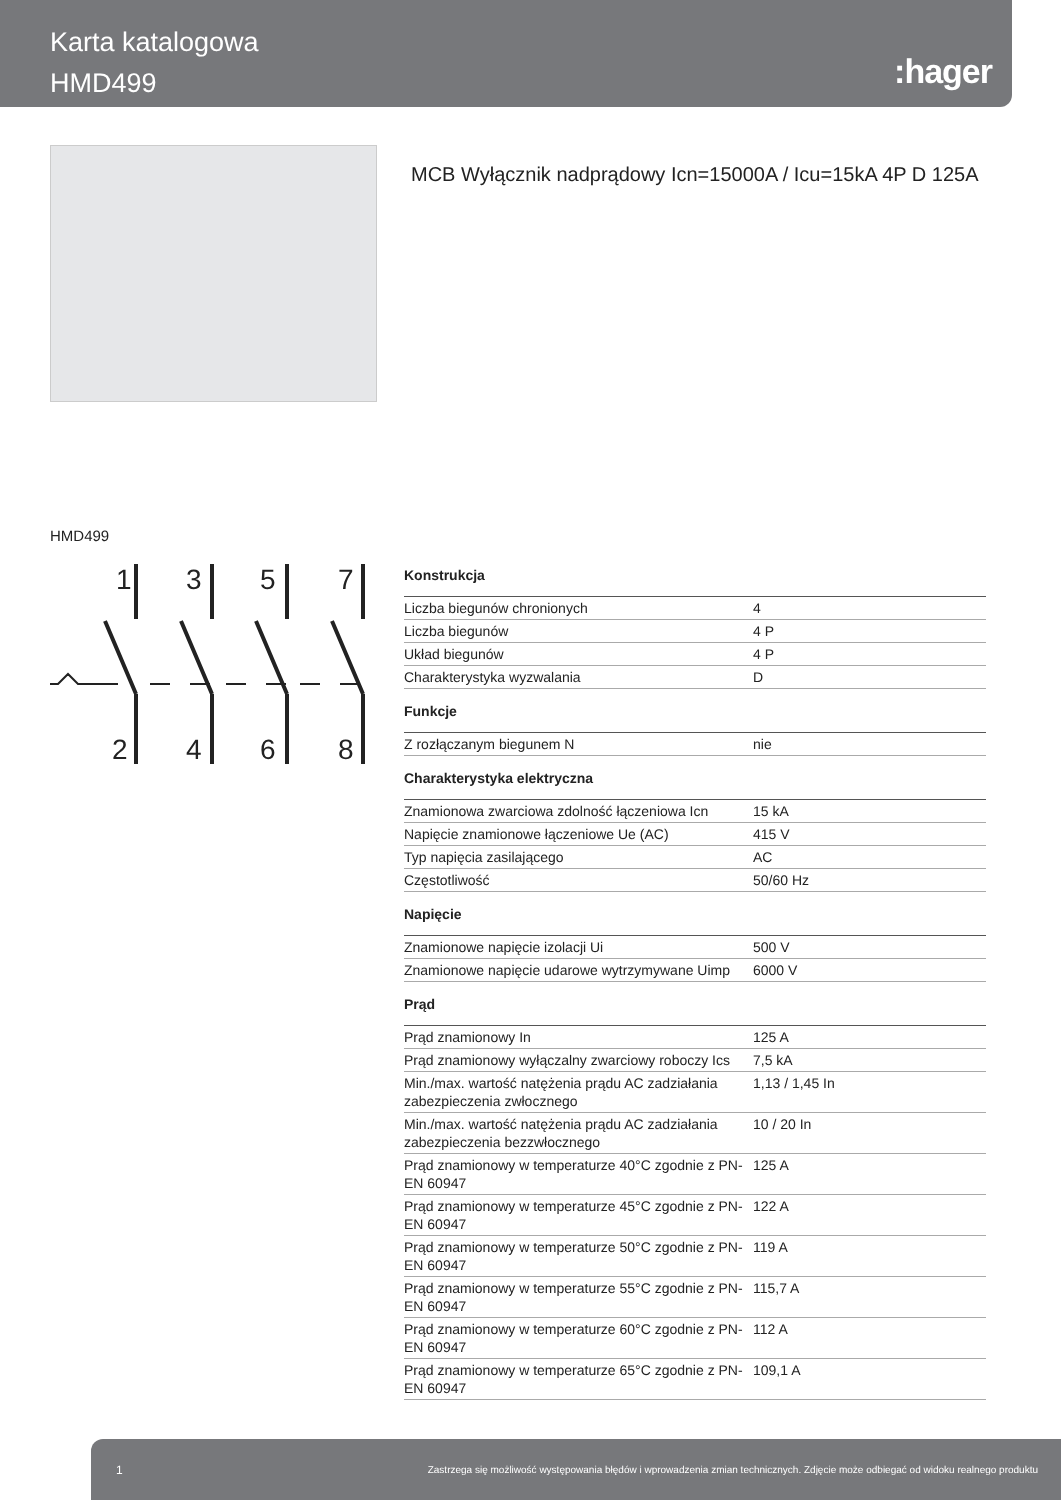Karta katalogowa
HMD499
:hager
MCB Wyłącznik nadprądowy Icn=15000A / Icu=15kA 4P D 125A
HMD499
1
3
5
7
2
4
6
8
Konstrukcja
| Liczba biegunów chronionych | 4 |
| Liczba biegunów | 4 P |
| Układ biegunów | 4 P |
| Charakterystyka wyzwalania | D |
Funkcje
| Z rozłączanym biegunem N | nie |
Charakterystyka elektryczna
| Znamionowa zwarciowa zdolność łączeniowa Icn | 15 kA |
| Napięcie znamionowe łączeniowe Ue (AC) | 415 V |
| Typ napięcia zasilającego | AC |
| Częstotliwość | 50/60 Hz |
Napięcie
| Znamionowe napięcie izolacji Ui | 500 V |
| Znamionowe napięcie udarowe wytrzymywane Uimp | 6000 V |
Prąd
| Prąd znamionowy In | 125 A |
| Prąd znamionowy wyłączalny zwarciowy roboczy Ics | 7,5 kA |
| Min./max. wartość natężenia prądu AC zadziałania zabezpieczenia zwłocznego | 1,13 / 1,45 In |
| Min./max. wartość natężenia prądu AC zadziałania zabezpieczenia bezzwłocznego | 10 / 20 In |
| Prąd znamionowy w temperaturze 40°C zgodnie z PN-EN 60947 | 125 A |
| Prąd znamionowy w temperaturze 45°C zgodnie z PN-EN 60947 | 122 A |
| Prąd znamionowy w temperaturze 50°C zgodnie z PN-EN 60947 | 119 A |
| Prąd znamionowy w temperaturze 55°C zgodnie z PN-EN 60947 | 115,7 A |
| Prąd znamionowy w temperaturze 60°C zgodnie z PN-EN 60947 | 112 A |
| Prąd znamionowy w temperaturze 65°C zgodnie z PN-EN 60947 | 109,1 A |
1 Zastrzega się możliwość występowania błędów i wprowadzenia zmian technicznych. Zdjęcie może odbiegać od widoku realnego produktu